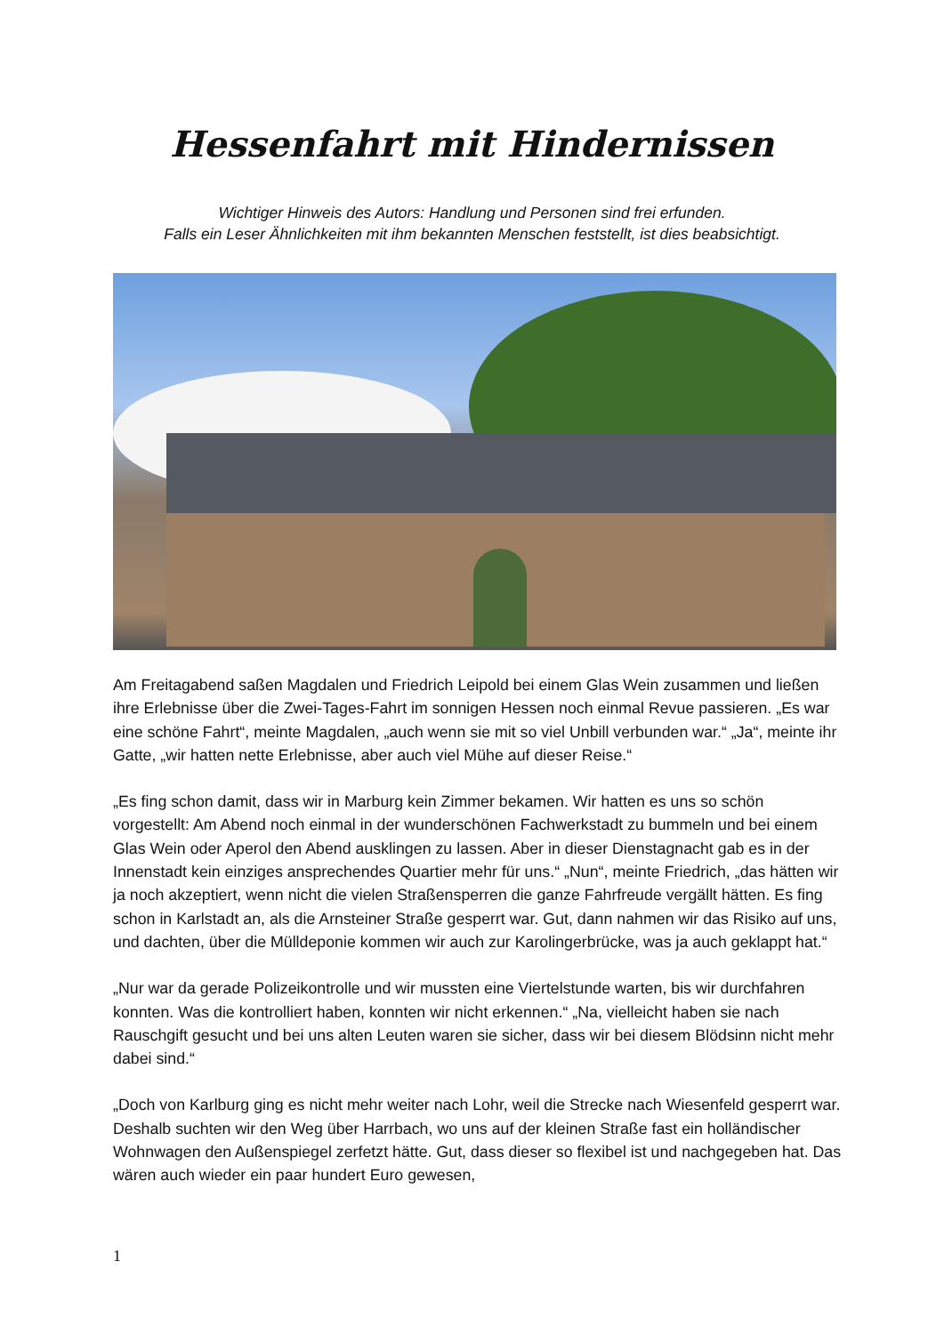Hessenfahrt mit Hindernissen
Wichtiger Hinweis des Autors: Handlung und Personen sind frei erfunden.
Falls ein Leser Ähnlichkeiten mit ihm bekannten Menschen feststellt, ist dies beabsichtigt.
Am Freitagabend saßen Magdalen und Friedrich Leipold bei einem Glas Wein zusammen und ließen ihre Erlebnisse über die Zwei-Tages-Fahrt im sonnigen Hessen noch einmal Revue passieren. „Es war eine schöne Fahrt“, meinte Magdalen, „auch wenn sie mit so viel Unbill verbunden war.“ „Ja“, meinte ihr Gatte, „wir hatten nette Erlebnisse, aber auch viel Mühe auf dieser Reise.“
„Es fing schon damit, dass wir in Marburg kein Zimmer bekamen. Wir hatten es uns so schön vorgestellt: Am Abend noch einmal in der wunderschönen Fachwerkstadt zu bummeln und bei einem Glas Wein oder Aperol den Abend ausklingen zu lassen. Aber in dieser Dienstagnacht gab es in der Innenstadt kein einziges ansprechendes Quartier mehr für uns.“ „Nun“, meinte Friedrich, „das hätten wir ja noch akzeptiert, wenn nicht die vielen Straßensperren die ganze Fahrfreude vergällt hätten. Es fing schon in Karlstadt an, als die Arnsteiner Straße gesperrt war. Gut, dann nahmen wir das Risiko auf uns, und dachten, über die Mülldeponie kommen wir auch zur Karolingerbrücke, was ja auch geklappt hat.“
„Nur war da gerade Polizeikontrolle und wir mussten eine Viertelstunde warten, bis wir durchfahren konnten. Was die kontrolliert haben, konnten wir nicht erkennen.“ „Na, vielleicht haben sie nach Rauschgift gesucht und bei uns alten Leuten waren sie sicher, dass wir bei diesem Blödsinn nicht mehr dabei sind.“
„Doch von Karlburg ging es nicht mehr weiter nach Lohr, weil die Strecke nach Wiesenfeld gesperrt war. Deshalb suchten wir den Weg über Harrbach, wo uns auf der kleinen Straße fast ein holländischer Wohnwagen den Außenspiegel zerfetzt hätte. Gut, dass dieser so flexibel ist und nachgegeben hat. Das wären auch wieder ein paar hundert Euro gewesen,
1